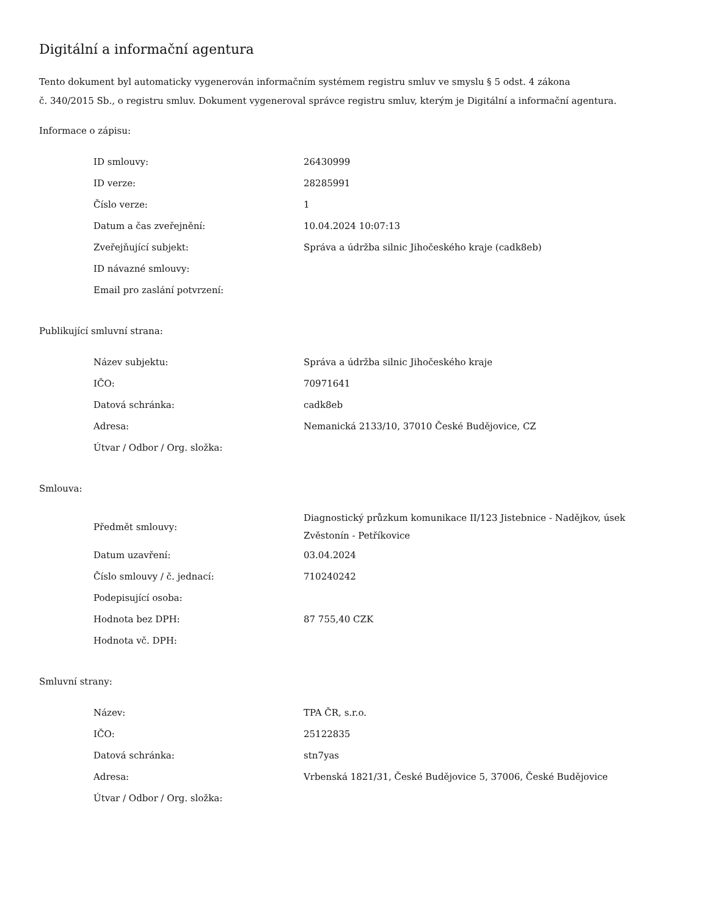Digitální a informační agentura
Tento dokument byl automaticky vygenerován informačním systémem registru smluv ve smyslu § 5 odst. 4 zákona
č. 340/2015 Sb., o registru smluv. Dokument vygeneroval správce registru smluv, kterým je Digitální a informační agentura.
Informace o zápisu:
| ID smlouvy: | 26430999 |
| ID verze: | 28285991 |
| Číslo verze: | 1 |
| Datum a čas zveřejnění: | 10.04.2024 10:07:13 |
| Zveřejňující subjekt: | Správa a údržba silnic Jihočeského kraje (cadk8eb) |
| ID návazné smlouvy: | |
| Email pro zaslání potvrzení: | |
Publikující smluvní strana:
| Název subjektu: | Správa a údržba silnic Jihočeského kraje |
| IČO: | 70971641 |
| Datová schránka: | cadk8eb |
| Adresa: | Nemanická 2133/10, 37010 České Budějovice, CZ |
| Útvar / Odbor / Org. složka: | |
Smlouva:
| Předmět smlouvy: | Diagnostický průzkum komunikace II/123 Jistebnice - Nadějkov, úsek Zvěstonín - Petříkovice |
| Datum uzavření: | 03.04.2024 |
| Číslo smlouvy / č. jednací: | 710240242 |
| Podepisující osoba: | |
| Hodnota bez DPH: | 87 755,40 CZK |
| Hodnota vč. DPH: | |
Smluvní strany:
| Název: | TPA ČR, s.r.o. |
| IČO: | 25122835 |
| Datová schránka: | stn7yas |
| Adresa: | Vrbenská 1821/31, České Budějovice 5, 37006, České Budějovice |
| Útvar / Odbor / Org. složka: | |